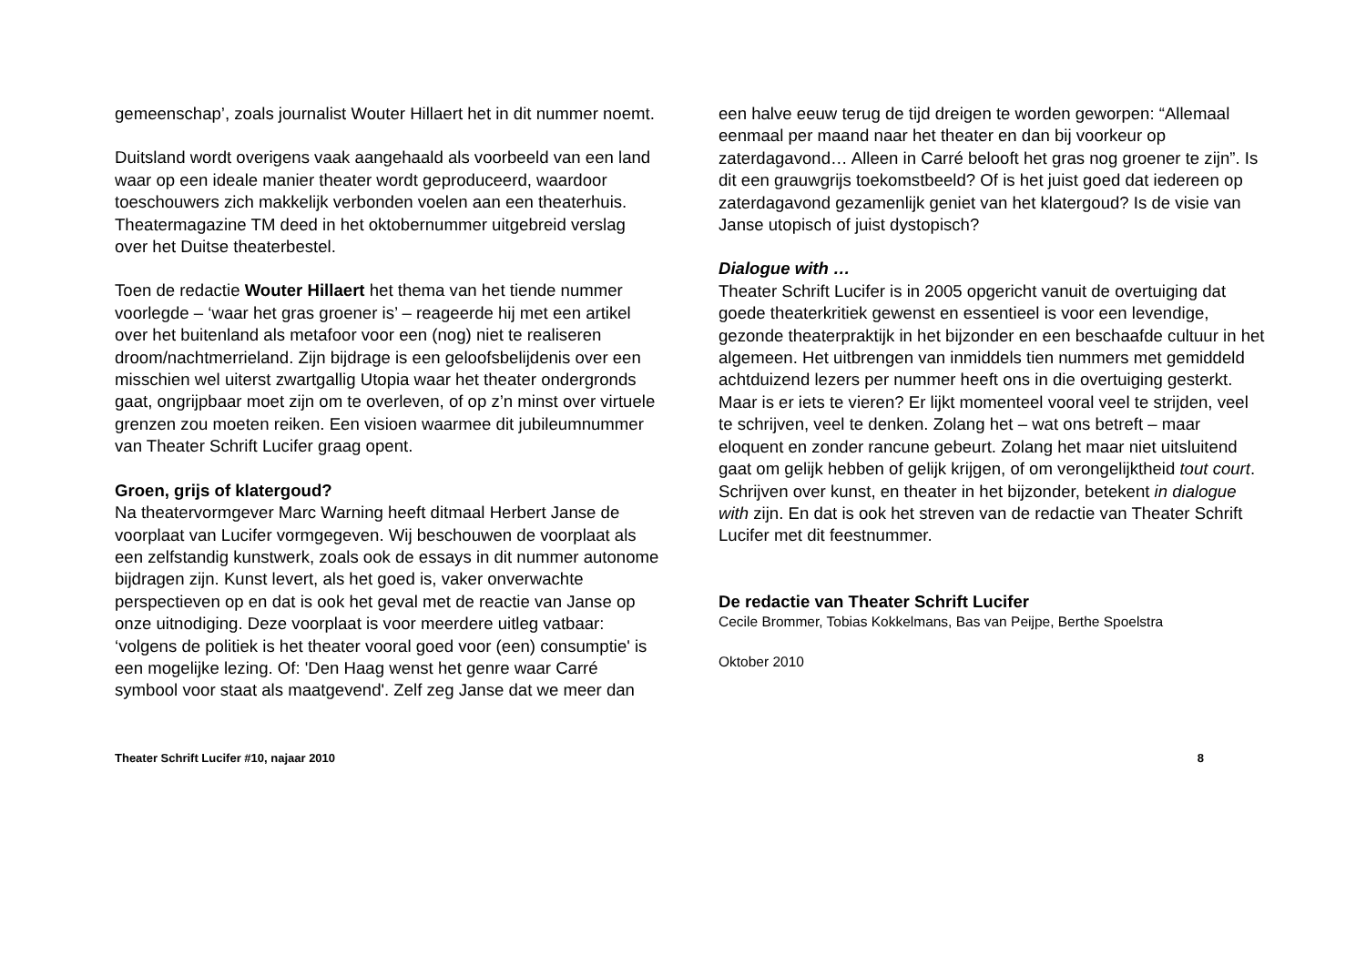gemeenschap’, zoals journalist Wouter Hillaert het in dit nummer noemt.
Duitsland wordt overigens vaak aangehaald als voorbeeld van een land waar op een ideale manier theater wordt geproduceerd, waardoor toeschouwers zich makkelijk verbonden voelen aan een theaterhuis. Theatermagazine TM deed in het oktobernummer uitgebreid verslag over het Duitse theaterbestel.
Toen de redactie Wouter Hillaert het thema van het tiende nummer voorlegde – ‘waar het gras groener is’ – reageerde hij met een artikel over het buitenland als metafoor voor een (nog) niet te realiseren droom/nachtmerrieland. Zijn bijdrage is een geloofsbelijdenis over een misschien wel uiterst zwartgallig Utopia waar het theater ondergronds gaat, ongrijpbaar moet zijn om te overleven, of op z’n minst over virtuele grenzen zou moeten reiken. Een visioen waarmee dit jubileumnummer van Theater Schrift Lucifer graag opent.
Groen, grijs of klatergoud?
Na theatervormgever Marc Warning heeft ditmaal Herbert Janse de voorplaat van Lucifer vormgegeven. Wij beschouwen de voorplaat als een zelfstandig kunstwerk, zoals ook de essays in dit nummer autonome bijdragen zijn. Kunst levert, als het goed is, vaker onverwachte perspectieven op en dat is ook het geval met de reactie van Janse op onze uitnodiging. Deze voorplaat is voor meerdere uitleg vatbaar: ‘volgens de politiek is het theater vooral goed voor (een) consumptie' is een mogelijke lezing. Of: 'Den Haag wenst het genre waar Carré symbool voor staat als maatgevend'. Zelf zeg Janse dat we meer dan
een halve eeuw terug de tijd dreigen te worden geworpen: “Allemaal eenmaal per maand naar het theater en dan bij voorkeur op zaterdagavond… Alleen in Carré belooft het gras nog groener te zijn”. Is dit een grauwgrijs toekomstbeeld? Of is het juist goed dat iedereen op zaterdagavond gezamenlijk geniet van het klatergoud? Is de visie van Janse utopisch of juist dystopisch?
Dialogue with …
Theater Schrift Lucifer is in 2005 opgericht vanuit de overtuiging dat goede theaterkritiek gewenst en essentieel is voor een levendige, gezonde theaterpraktijk in het bijzonder en een beschaafde cultuur in het algemeen. Het uitbrengen van inmiddels tien nummers met gemiddeld achtduizend lezers per nummer heeft ons in die overtuiging gesterkt. Maar is er iets te vieren? Er lijkt momenteel vooral veel te strijden, veel te schrijven, veel te denken. Zolang het – wat ons betreft – maar eloquent en zonder rancune gebeurt. Zolang het maar niet uitsluitend gaat om gelijk hebben of gelijk krijgen, of om verongelijktheid tout court. Schrijven over kunst, en theater in het bijzonder, betekent in dialogue with zijn. En dat is ook het streven van de redactie van Theater Schrift Lucifer met dit feestnummer.
De redactie van Theater Schrift Lucifer
Cecile Brommer, Tobias Kokkelmans, Bas van Peijpe, Berthe Spoelstra
Oktober 2010
Theater Schrift Lucifer #10, najaar 2010 8